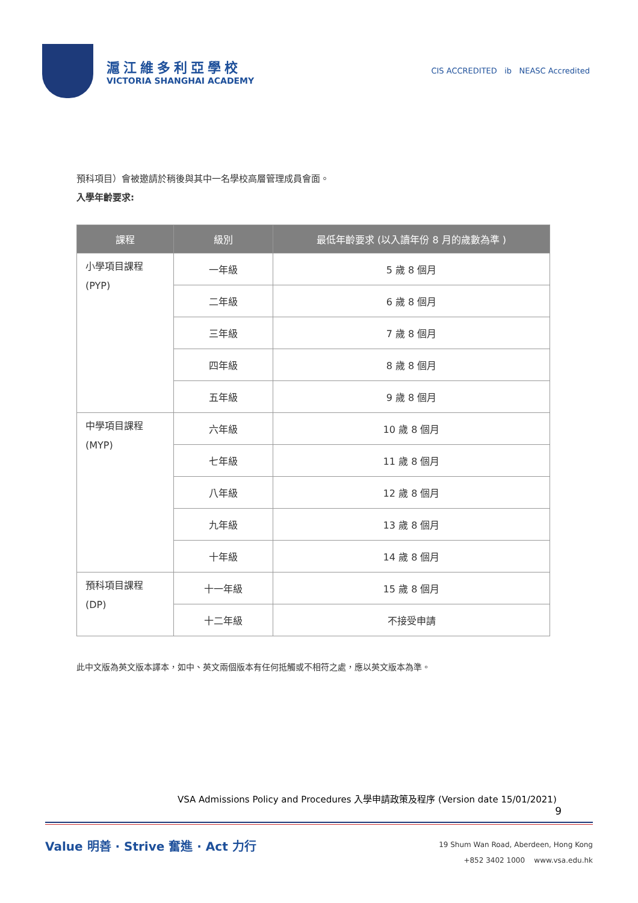滬江維多利亞學校
VICTORIA SHANGHAI ACADEMY
CIS ACCREDITED ib NEASC Accredited
預科項目）會被邀請於稍後與其中一名學校高層管理成員會面。
入學年齡要求:
| 課程 | 級別 | 最低年齡要求 (以入讀年份 8 月的歲數為準 ) |
| --- | --- | --- |
| 小學項目課程 (PYP) | 一年級 | 5 歲 8 個月 |
| | 二年級 | 6 歲 8 個月 |
| | 三年級 | 7 歲 8 個月 |
| | 四年級 | 8 歲 8 個月 |
| | 五年級 | 9 歲 8 個月 |
| 中學項目課程 (MYP) | 六年級 | 10 歲 8 個月 |
| | 七年級 | 11 歲 8 個月 |
| | 八年級 | 12 歲 8 個月 |
| | 九年級 | 13 歲 8 個月 |
| | 十年級 | 14 歲 8 個月 |
| 預科項目課程 (DP) | 十一年級 | 15 歲 8 個月 |
| | 十二年級 | 不接受申請 |
此中文版為英文版本譯本，如中、英文兩個版本有任何抵觸或不相符之處，應以英文版本為準。
VSA Admissions Policy and Procedures 入學申請政策及程序 (Version date 15/01/2021)
9
Value 明善 · Strive 奮進 · Act 力行
19 Shum Wan Road, Aberdeen, Hong Kong
+852 3402 1000 www.vsa.edu.hk